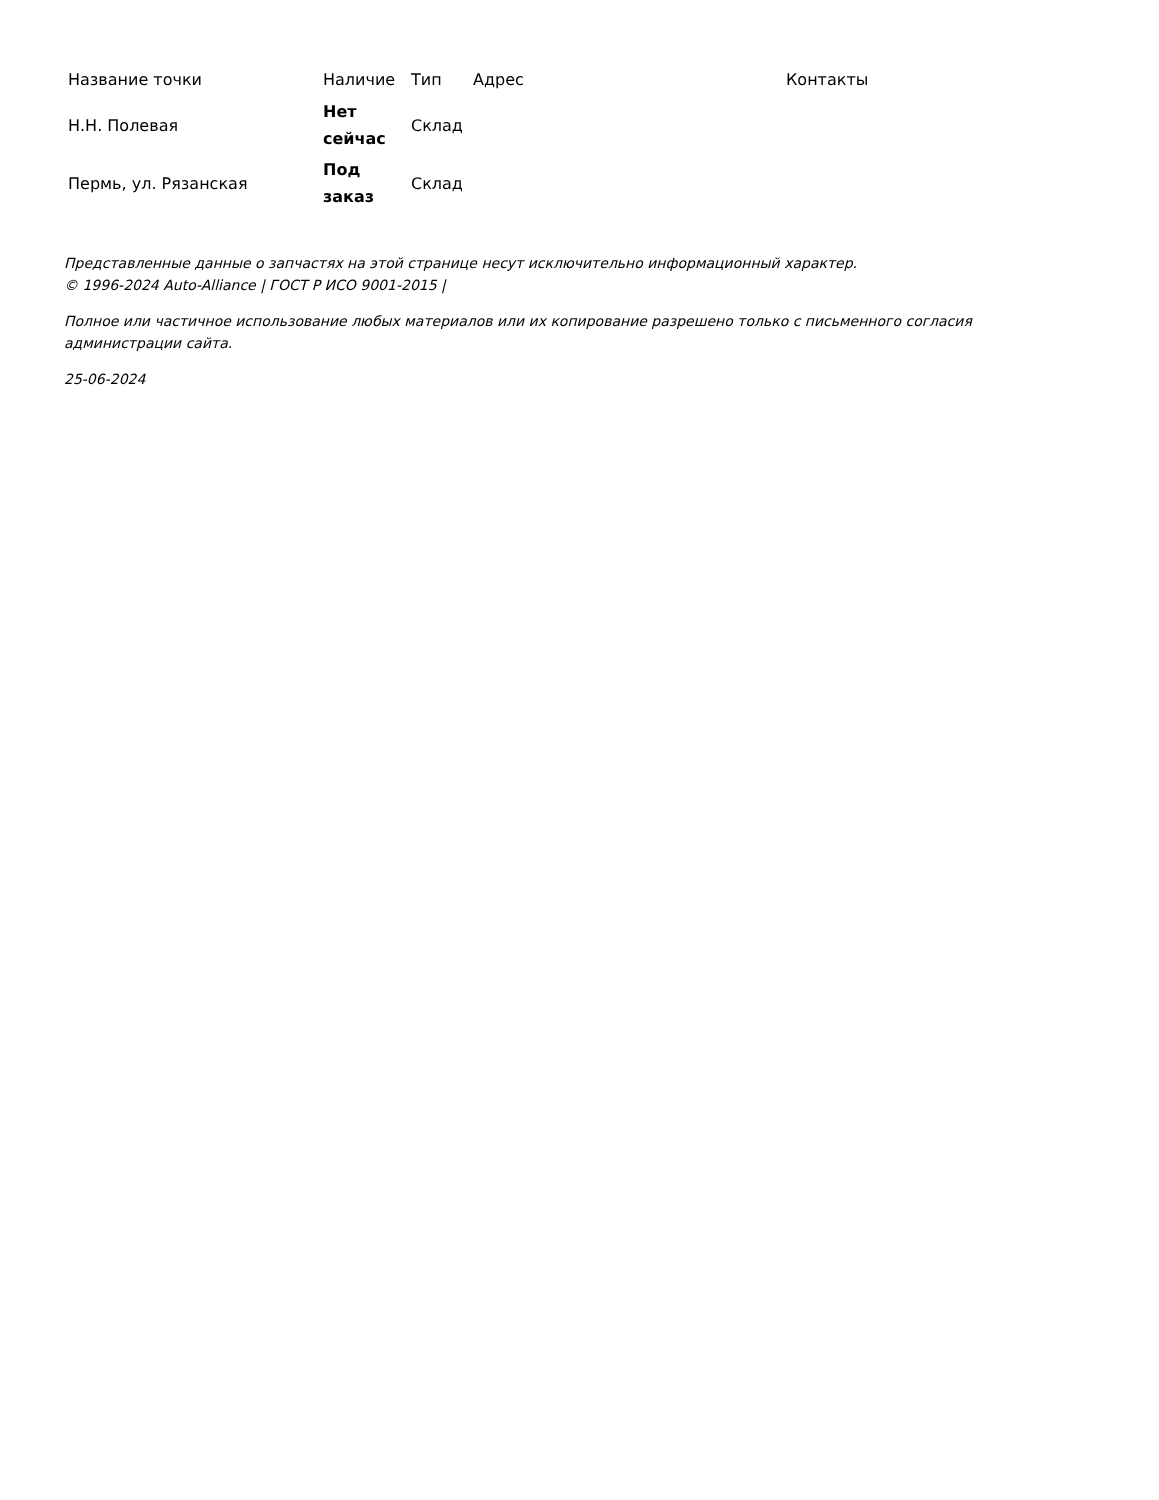| Название точки | Наличие | Тип | Адрес | Контакты |
| --- | --- | --- | --- | --- |
| Н.Н. Полевая | Нет сейчас | Склад | | |
| Пермь, ул. Рязанская | Под заказ | Склад | | |
Представленные данные о запчастях на этой странице несут исключительно информационный характер.
© 1996-2024 Auto-Alliance | ГОСТ Р ИСО 9001-2015 |
Полное или частичное использование любых материалов или их копирование разрешено только с письменного согласия
администрации сайта.
25-06-2024